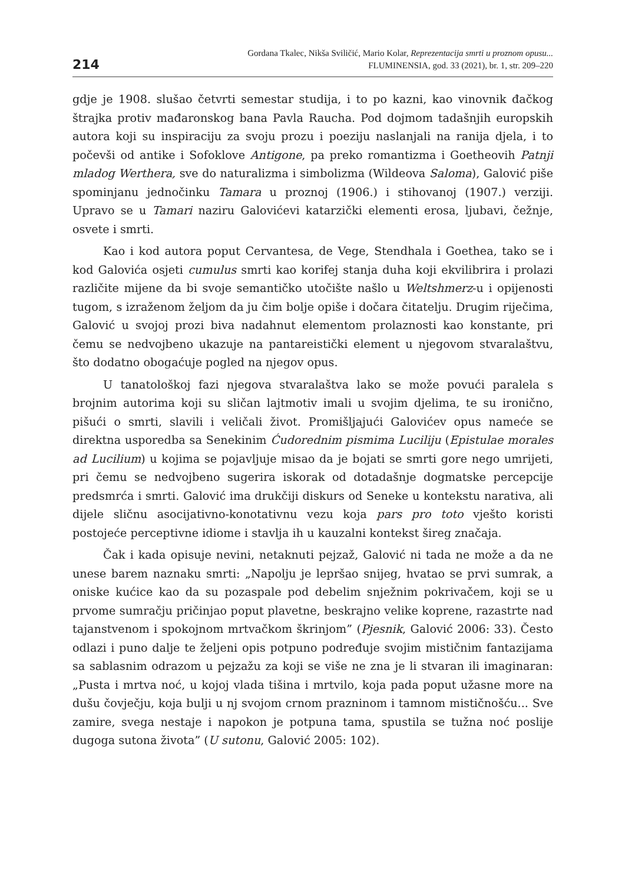214
Gordana Tkalec, Nikša Sviličić, Mario Kolar, Reprezentacija smrti u proznom opusu...
FLUMINENSIA, god. 33 (2021), br. 1, str. 209–220
gdje je 1908. slušao četvrti semestar studija, i to po kazni, kao vinovnik đačkog štrajka protiv mađaronskog bana Pavla Raucha. Pod dojmom tadašnjih europskih autora koji su inspiraciju za svoju prozu i poeziju naslanjali na ranija djela, i to počevši od antike i Sofoklove Antigone, pa preko romantizma i Goetheovih Patnji mladog Werthera, sve do naturalizma i simbolizma (Wildeova Saloma), Galović piše spominjanu jednočinku Tamara u proznoj (1906.) i stihovanoj (1907.) verziji. Upravo se u Tamari naziru Galovićevi katarzički elementi erosa, ljubavi, čežnje, osvete i smrti.
Kao i kod autora poput Cervantesa, de Vege, Stendhala i Goethea, tako se i kod Galovića osjeti cumulus smrti kao korifej stanja duha koji ekvilibrira i prolazi različite mijene da bi svoje semantičko utočište našlo u Weltshmerz-u i opijenosti tugom, s izraženom željom da ju čim bolje opiše i dočara čitatelju. Drugim riječima, Galović u svojoj prozi biva nadahnut elementom prolaznosti kao konstante, pri čemu se nedvojbeno ukazuje na pantareistički element u njegovom stvaralaštvu, što dodatno obogaćuje pogled na njegov opus.
U tanatološkoj fazi njegova stvaralaštva lako se može povući paralela s brojnim autorima koji su sličan lajtmotiv imali u svojim djelima, te su ironično, pišući o smrti, slavili i veličali život. Promišljajući Galovićev opus nameće se direktna usporedba sa Senekinim Ćudorednim pismima Luciliju (Epistulae morales ad Lucilium) u kojima se pojavljuje misao da je bojati se smrti gore nego umrijeti, pri čemu se nedvojbeno sugerira iskorak od dotadašnje dogmatske percepcije predsmrća i smrti. Galović ima drukčiji diskurs od Seneke u kontekstu narativa, ali dijele sličnu asocijativno-konotativnu vezu koja pars pro toto vješto koristi postojeće perceptivne idiome i stavlja ih u kauzalni kontekst šireg značaja.
Čak i kada opisuje nevini, netaknuti pejzaž, Galović ni tada ne može a da ne unese barem naznaku smrti: „Napolju je lepršao snijeg, hvatao se prvi sumrak, a oniske kućice kao da su pozaspale pod debelim snježnim pokrivačem, koji se u prvome sumračju pričinjao poput plavetne, beskrajno velike koprene, razastrte nad tajanstvenom i spokojnom mrtvačkom škrinjom” (Pjesnik, Galović 2006: 33). Često odlazi i puno dalje te željeni opis potpuno podređuje svojim mističnim fantazijama sa sablasnim odrazom u pejzažu za koji se više ne zna je li stvaran ili imaginaran: „Pusta i mrtva noć, u kojoj vlada tišina i mrtvilo, koja pada poput užasne more na dušu čovječju, koja bulji u nj svojom crnom prazninom i tamnom mističnošću... Sve zamire, svega nestaje i napokon je potpuna tama, spustila se tužna noć poslije dugoga sutona života” (U sutonu, Galović 2005: 102).